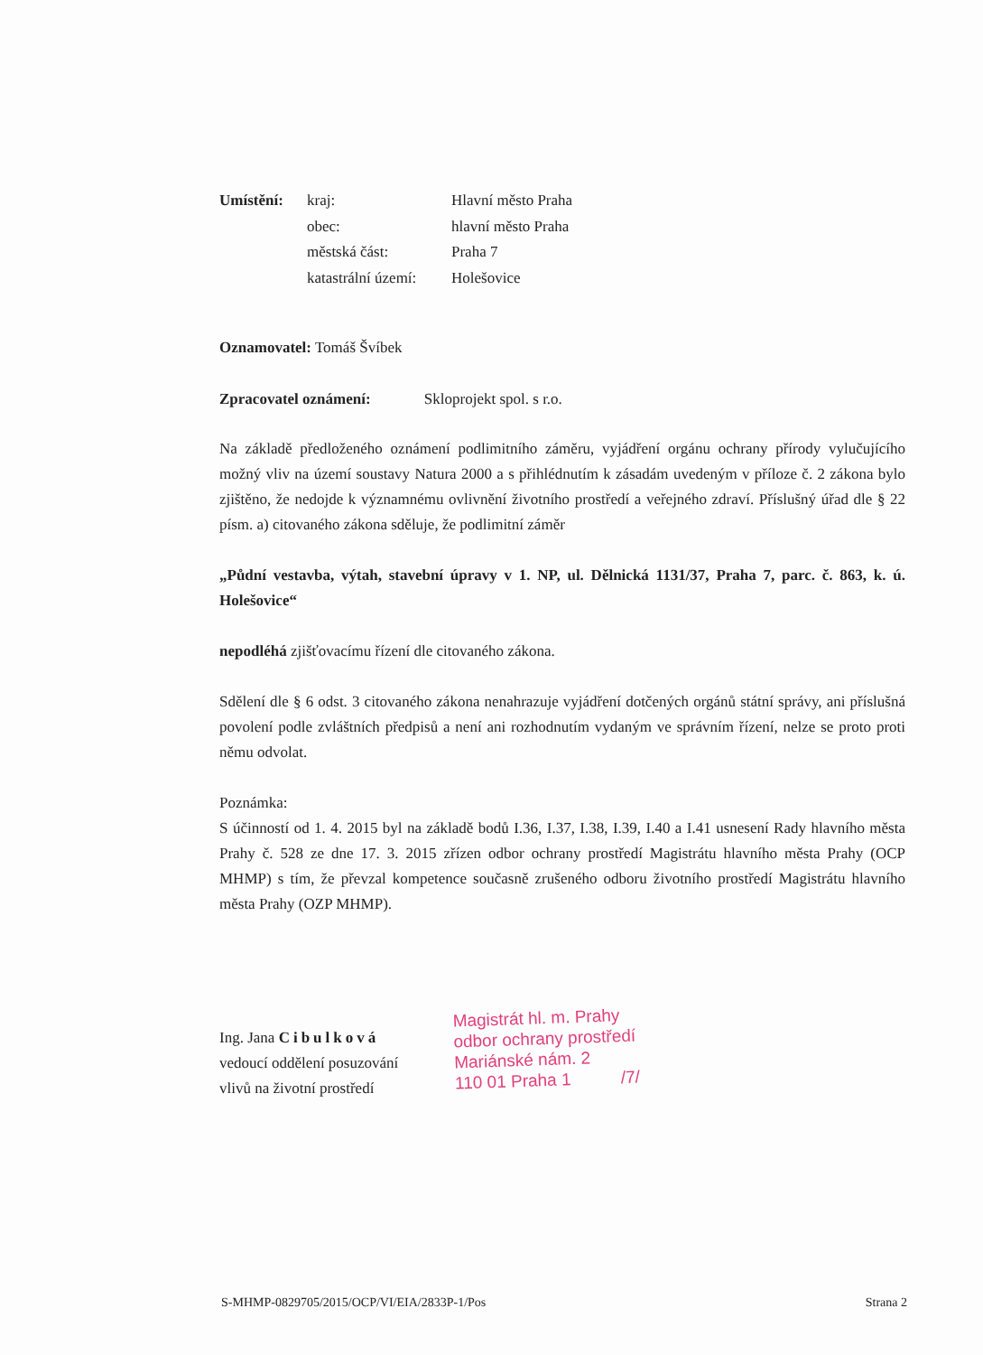| Umístění: | kraj: | Hlavní město Praha |
| | obec: | hlavní město Praha |
| | městská část: | Praha 7 |
| | katastrální území: | Holešovice |
Oznamovatel: Tomáš Švíbek
Zpracovatel oznámení: Skloprojekt spol. s r.o.
Na základě předloženého oznámení podlimitního záměru, vyjádření orgánu ochrany přírody vylučujícího možný vliv na území soustavy Natura 2000 a s přihlédnutím k zásadám uvedeným v příloze č. 2 zákona bylo zjištěno, že nedojde k významnému ovlivnění životního prostředí a veřejného zdraví. Příslušný úřad dle § 22 písm. a) citovaného zákona sděluje, že podlimitní záměr
„Půdní vestavba, výtah, stavební úpravy v 1. NP, ul. Dělnická 1131/37, Praha 7, parc. č. 863, k. ú. Holešovice“
nepodléhá zjišťovacímu řízení dle citovaného zákona.
Sdělení dle § 6 odst. 3 citovaného zákona nenahrazuje vyjádření dotčených orgánů státní správy, ani příslušná povolení podle zvláštních předpisů a není ani rozhodnutím vydaným ve správním řízení, nelze se proto proti němu odvolat.
Poznámka:
S účinností od 1. 4. 2015 byl na základě bodů I.36, I.37, I.38, I.39, I.40 a I.41 usnesení Rady hlavního města Prahy č. 528 ze dne 17. 3. 2015 zřízen odbor ochrany prostředí Magistrátu hlavního města Prahy (OCP MHMP) s tím, že převzal kompetence současně zrušeného odboru životního prostředí Magistrátu hlavního města Prahy (OZP MHMP).
Ing. Jana Cibulková
vedoucí oddělení posuzování
vlivů na životní prostředí
Magistrát hl. m. Prahy
odbor ochrany prostředí
Mariánské nám. 2
110 01 Praha 1 /7/
S-MHMP-0829705/2015/OCP/VI/EIA/2833P-1/Pos Strana 2